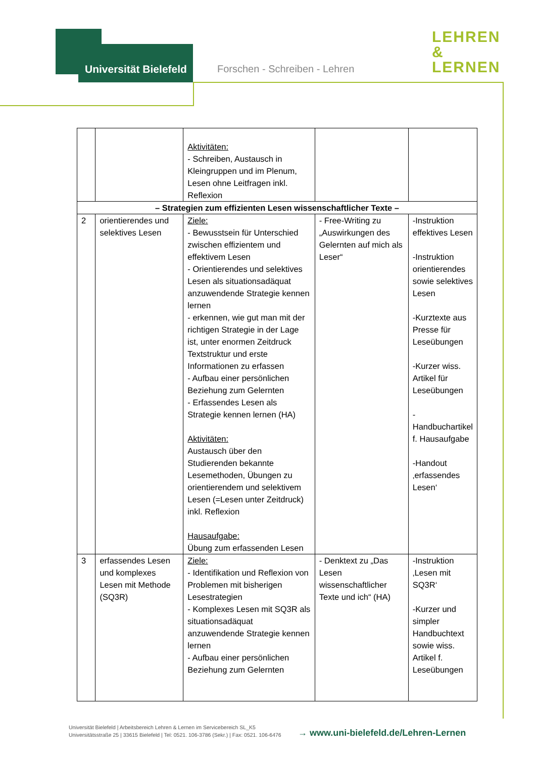Universität Bielefeld Forschen - Schreiben - Lehren
LEHREN
&
LERNEN
| | | Aktivitäten: - Schreiben, Austausch in Kleingruppen und im Plenum, Lesen ohne Leitfragen inkl. Reflexion | | |
| – Strategien zum effizienten Lesen wissenschaftlicher Texte – | | | | |
| 2 | orientierendes und selektives Lesen | Ziele: - Bewusstsein für Unterschied zwischen effizientem und effektivem Lesen - Orientierendes und selektives Lesen als situationsadäquat anzuwendende Strategie kennen lernen - erkennen, wie gut man mit der richtigen Strategie in der Lage ist, unter enormen Zeitdruck Textstruktur und erste Informationen zu erfassen - Aufbau einer persönlichen Beziehung zum Gelernten - Erfassendes Lesen als Strategie kennen lernen (HA) Aktivitäten: Austausch über den Studierenden bekannte Lesemethoden, Übungen zu orientierendem und selektivem Lesen (=Lesen unter Zeitdruck) inkl. Reflexion Hausaufgabe: Übung zum erfassenden Lesen | - Free-Writing zu „Auswirkungen des Gelernten auf mich als Leser“ | -Instruktion effektives Lesen -Instruktion orientierendes sowie selektives Lesen -Kurztexte aus Presse für Leseübungen -Kurzer wiss. Artikel für Leseübungen -Handbuchartikel f. Hausaufgabe -Handout ‚erfassendes Lesen‘ |
| 3 | erfassendes Lesen und komplexes Lesen mit Methode (SQ3R) | Ziele: - Identifikation und Reflexion von Problemen mit bisherigen Lesestrategien - Komplexes Lesen mit SQ3R als situationsadäquat anzuwendende Strategie kennen lernen - Aufbau einer persönlichen Beziehung zum Gelernten | - Denktext zu „Das Lesen wissenschaftlicher Texte und ich“ (HA) | -Instruktion ‚Lesen mit SQ3R‘ -Kurzer und simpler Handbuchtext sowie wiss. Artikel f. Leseübungen |
Universität Bielefeld | Arbeitsbereich Lehren & Lernen im Servicebereich SL_K5
Universitätsstraße 25 | 33615 Bielefeld | Tel: 0521. 106-3786 (Sekr.) | Fax: 0521. 106-6476
→ www.uni-bielefeld.de/Lehren-Lernen